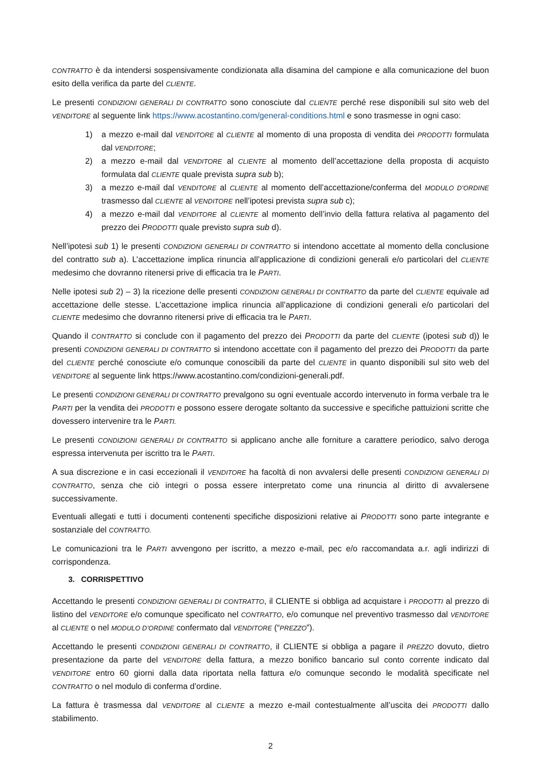CONTRATTO è da intendersi sospensivamente condizionata alla disamina del campione e alla comunicazione del buon esito della verifica da parte del CLIENTE.
Le presenti CONDIZIONI GENERALI DI CONTRATTO sono conosciute dal CLIENTE perché rese disponibili sul sito web del VENDITORE al seguente link https://www.acostantino.com/general-conditions.html e sono trasmesse in ogni caso:
1) a mezzo e-mail dal VENDITORE al CLIENTE al momento di una proposta di vendita dei PRODOTTI formulata dal VENDITORE;
2) a mezzo e-mail dal VENDITORE al CLIENTE al momento dell’accettazione della proposta di acquisto formulata dal CLIENTE quale prevista supra sub b);
3) a mezzo e-mail dal VENDITORE al CLIENTE al momento dell’accettazione/conferma del MODULO D’ORDINE trasmesso dal CLIENTE al VENDITORE nell’ipotesi prevista supra sub c);
4) a mezzo e-mail dal VENDITORE al CLIENTE al momento dell’invio della fattura relativa al pagamento del prezzo dei PRODOTTI quale previsto supra sub d).
Nell’ipotesi sub 1) le presenti CONDIZIONI GENERALI DI CONTRATTO si intendono accettate al momento della conclusione del contratto sub a). L’accettazione implica rinuncia all’applicazione di condizioni generali e/o particolari del CLIENTE medesimo che dovranno ritenersi prive di efficacia tra le PARTI.
Nelle ipotesi sub 2) – 3) la ricezione delle presenti CONDIZIONI GENERALI DI CONTRATTO da parte del CLIENTE equivale ad accettazione delle stesse. L’accettazione implica rinuncia all’applicazione di condizioni generali e/o particolari del CLIENTE medesimo che dovranno ritenersi prive di efficacia tra le PARTI.
Quando il CONTRATTO si conclude con il pagamento del prezzo dei PRODOTTI da parte del CLIENTE (ipotesi sub d)) le presenti CONDIZIONI GENERALI DI CONTRATTO si intendono accettate con il pagamento del prezzo dei PRODOTTI da parte del CLIENTE perché conosciute e/o comunque conoscibili da parte del CLIENTE in quanto disponibili sul sito web del VENDITORE al seguente link https://www.acostantino.com/condizioni-generali.pdf.
Le presenti CONDIZIONI GENERALI DI CONTRATTO prevalgono su ogni eventuale accordo intervenuto in forma verbale tra le PARTI per la vendita dei PRODOTTI e possono essere derogate soltanto da successive e specifiche pattuizioni scritte che dovessero intervenire tra le PARTI.
Le presenti CONDIZIONI GENERALI DI CONTRATTO si applicano anche alle forniture a carattere periodico, salvo deroga espressa intervenuta per iscritto tra le PARTI.
A sua discrezione e in casi eccezionali il VENDITORE ha facoltà di non avvalersi delle presenti CONDIZIONI GENERALI DI CONTRATTO, senza che ciò integri o possa essere interpretato come una rinuncia al diritto di avvalersene successivamente.
Eventuali allegati e tutti i documenti contenenti specifiche disposizioni relative ai PRODOTTI sono parte integrante e sostanziale del CONTRATTO.
Le comunicazioni tra le PARTI avvengono per iscritto, a mezzo e-mail, pec e/o raccomandata a.r. agli indirizzi di corrispondenza.
3. CORRISPETTIVO
Accettando le presenti CONDIZIONI GENERALI DI CONTRATTO, il CLIENTE si obbliga ad acquistare i PRODOTTI al prezzo di listino del VENDITORE e/o comunque specificato nel CONTRATTO, e/o comunque nel preventivo trasmesso dal VENDITORE al CLIENTE o nel MODULO D’ORDINE confermato dal VENDITORE (“PREZZO”).
Accettando le presenti CONDIZIONI GENERALI DI CONTRATTO, il CLIENTE si obbliga a pagare il PREZZO dovuto, dietro presentazione da parte del VENDITORE della fattura, a mezzo bonifico bancario sul conto corrente indicato dal VENDITORE entro 60 giorni dalla data riportata nella fattura e/o comunque secondo le modalità specificate nel CONTRATTO o nel modulo di conferma d’ordine.
La fattura è trasmessa dal VENDITORE al CLIENTE a mezzo e-mail contestualmente all’uscita dei PRODOTTI dallo stabilimento.
2